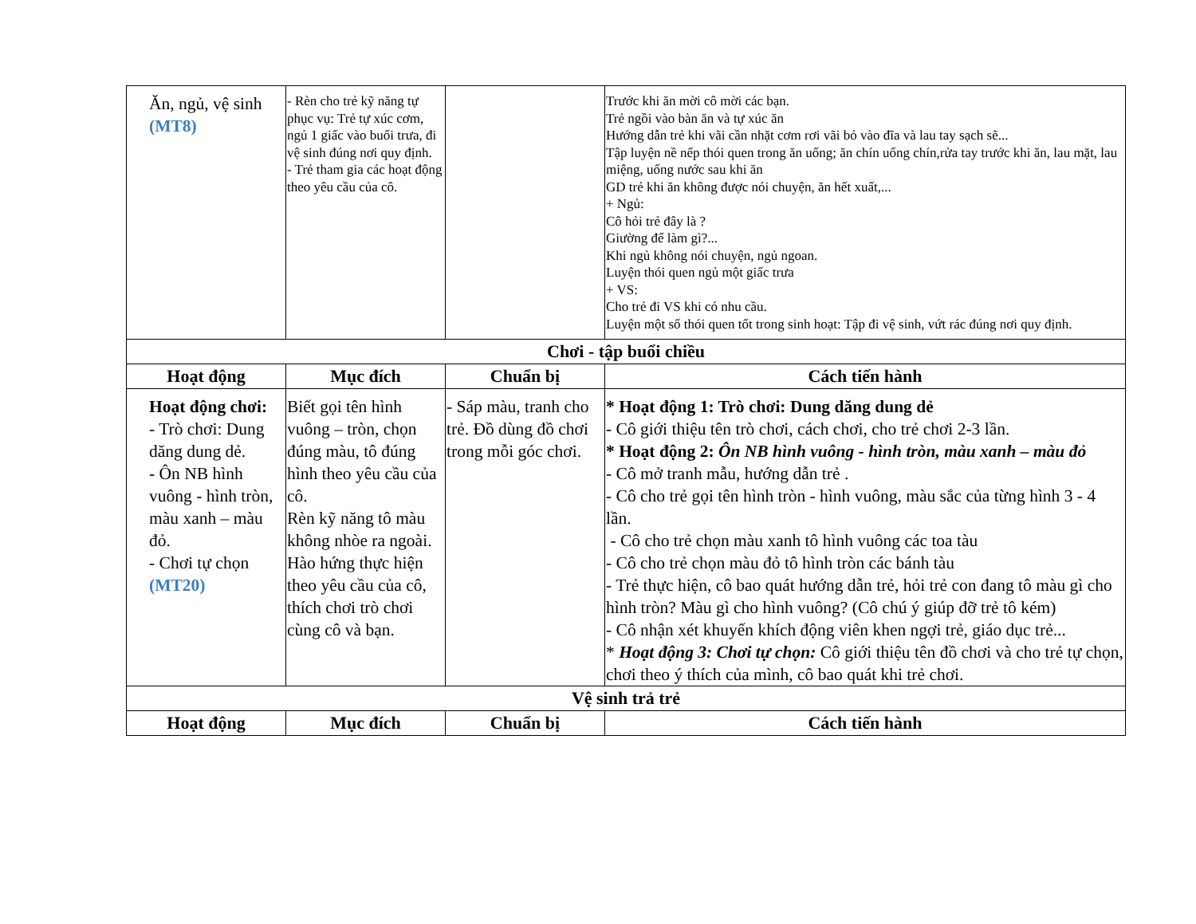| Ăn, ngủ, vệ sinh (MT8) | - Rèn cho trẻ kỹ năng tự phục vụ: Trẻ tự xúc cơm, ngủ 1 giấc vào buổi trưa, đi vệ sinh đúng nơi quy định. - Trẻ tham gia các hoạt động theo yêu cầu của cô. | | Trước khi ăn mời cô mời các bạn. Trẻ ngồi vào bàn ăn và tự xúc ăn Hướng dẫn trẻ khi vãi cần nhặt cơm rơi vãi bỏ vào đĩa và lau tay sạch sẽ... Tập luyện nề nếp thói quen trong ăn uống; ăn chín uống chín,rửa tay trước khi ăn, lau mặt, lau miệng, uống nước sau khi ăn GD trẻ khi ăn không được nói chuyện, ăn hết xuất,... + Ngủ: Cô hỏi trẻ đây là ? Giường để làm gì?... Khi ngủ không nói chuyện, ngủ ngoan. Luyện thói quen ngủ một giấc trưa + VS: Cho trẻ đi VS khi có nhu cầu. Luyện một số thói quen tốt trong sinh hoạt: Tập đi vệ sinh, vứt rác đúng nơi quy định. |
| Chơi - tập buổi chiều | | | |
| Hoạt động | Mục đích | Chuẩn bị | Cách tiến hành |
| Hoạt động chơi: - Trò chơi: Dung dăng dung dẻ. - Ôn NB hình vuông - hình tròn, màu xanh – màu đỏ. - Chơi tự chọn (MT20) | Biết gọi tên hình vuông – tròn, chọn đúng màu, tô đúng hình theo yêu cầu của cô. Rèn kỹ năng tô màu không nhòe ra ngoài. Hào hứng thực hiện theo yêu cầu của cô, thích chơi trò chơi cùng cô và bạn. | - Sáp màu, tranh cho trẻ. Đồ dùng đồ chơi trong mỗi góc chơi. | * Hoạt động 1: Trò chơi: Dung dăng dung dẻ - Cô giới thiệu tên trò chơi, cách chơi, cho trẻ chơi 2-3 lần. * Hoạt động 2: Ôn NB hình vuông - hình tròn, màu xanh – màu đỏ - Cô mở tranh mẫu, hướng dẫn trẻ . - Cô cho trẻ gọi tên hình tròn - hình vuông, màu sắc của từng hình 3 - 4 lần. - Cô cho trẻ chọn màu xanh tô hình vuông các toa tàu - Cô cho trẻ chọn màu đỏ tô hình tròn các bánh tàu - Trẻ thực hiện, cô bao quát hướng dẫn trẻ, hỏi trẻ con đang tô màu gì cho hình tròn? Màu gì cho hình vuông? (Cô chú ý giúp đỡ trẻ tô kém) - Cô nhận xét khuyến khích động viên khen ngợi trẻ, giáo dục trẻ... * Hoạt động 3: Chơi tự chọn: Cô giới thiệu tên đồ chơi và cho trẻ tự chọn, chơi theo ý thích của mình, cô bao quát khi trẻ chơi. |
| Vệ sinh trả trẻ | | | |
| Hoạt động | Mục đích | Chuẩn bị | Cách tiến hành |